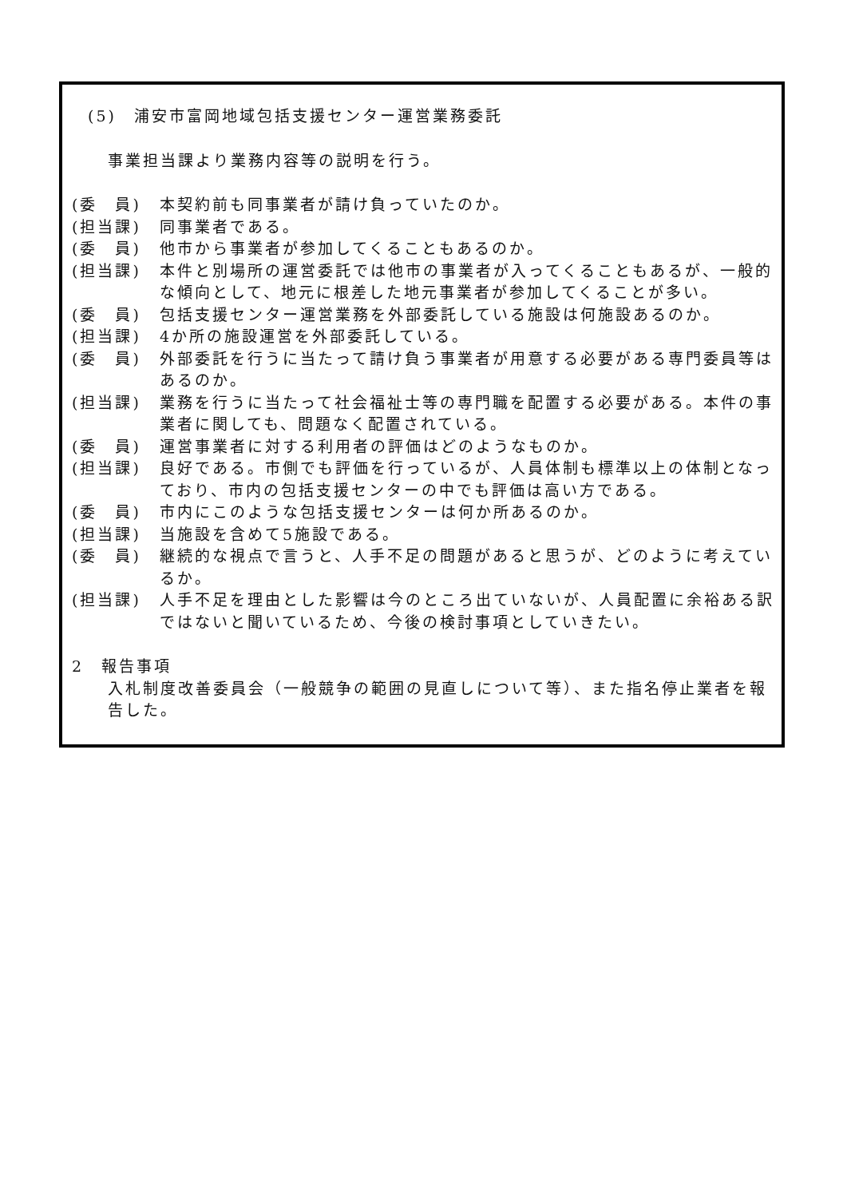(5)　浦安市富岡地域包括支援センター運営業務委託
事業担当課より業務内容等の説明を行う。
(委　員) 本契約前も同事業者が請け負っていたのか。
(担当課) 同事業者である。
(委　員) 他市から事業者が参加してくることもあるのか。
(担当課) 本件と別場所の運営委託では他市の事業者が入ってくることもあるが、一般的な傾向として、地元に根差した地元事業者が参加してくることが多い。
(委　員) 包括支援センター運営業務を外部委託している施設は何施設あるのか。
(担当課) 4か所の施設運営を外部委託している。
(委　員) 外部委託を行うに当たって請け負う事業者が用意する必要がある専門委員等はあるのか。
(担当課) 業務を行うに当たって社会福祉士等の専門職を配置する必要がある。本件の事業者に関しても、問題なく配置されている。
(委　員) 運営事業者に対する利用者の評価はどのようなものか。
(担当課) 良好である。市側でも評価を行っているが、人員体制も標準以上の体制となっており、市内の包括支援センターの中でも評価は高い方である。
(委　員) 市内にこのような包括支援センターは何か所あるのか。
(担当課) 当施設を含めて5施設である。
(委　員) 継続的な視点で言うと、人手不足の問題があると思うが、どのように考えているか。
(担当課) 人手不足を理由とした影響は今のところ出ていないが、人員配置に余裕ある訳ではないと聞いているため、今後の検討事項としていきたい。
2　報告事項
入札制度改善委員会（一般競争の範囲の見直しについて等）、また指名停止業者を報告した。